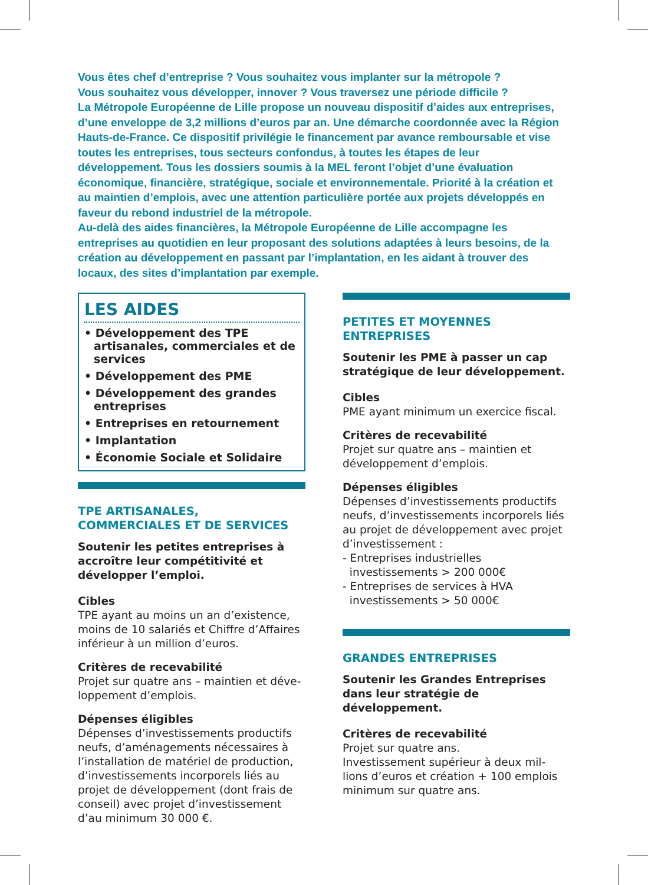Vous êtes chef d’entreprise ? Vous souhaitez vous implanter sur la métropole ?
Vous souhaitez vous développer, innover ? Vous traversez une période difficile ?
La Métropole Européenne de Lille propose un nouveau dispositif d’aides aux entreprises, d’une enveloppe de 3,2 millions d’euros par an. Une démarche coordonnée avec la Région Hauts-de-France. Ce dispositif privilégie le financement par avance remboursable et vise toutes les entreprises, tous secteurs confondus, à toutes les étapes de leur développement. Tous les dossiers soumis à la MEL feront l’objet d’une évaluation économique, financière, stratégique, sociale et environnementale. Priorité à la création et au maintien d’emplois, avec une attention particulière portée aux projets développés en faveur du rebond industriel de la métropole.
Au-delà des aides financières, la Métropole Européenne de Lille accompagne les entreprises au quotidien en leur proposant des solutions adaptées à leurs besoins, de la création au développement en passant par l’implantation, en les aidant à trouver des locaux, des sites d’implantation par exemple.
LES AIDES
• Développement des TPE artisanales, commerciales et de services
• Développement des PME
• Développement des grandes entreprises
• Entreprises en retournement
• Implantation
• Économie Sociale et Solidaire
TPE ARTISANALES, COMMERCIALES ET DE SERVICES
Soutenir les petites entreprises à accroître leur compétitivité et développer l’emploi.
Cibles
TPE ayant au moins un an d’existence, moins de 10 salariés et Chiffre d’Affaires inférieur à un million d’euros.
Critères de recevabilité
Projet sur quatre ans – maintien et déve-loppement d’emplois.
Dépenses éligibles
Dépenses d’investissements productifs neufs, d’aménagements nécessaires à l’installation de matériel de production, d’investissements incorporels liés au projet de développement (dont frais de conseil) avec projet d’investissement d’au minimum 30 000 €.
PETITES ET MOYENNES ENTREPRISES
Soutenir les PME à passer un cap stratégique de leur développement.
Cibles
PME ayant minimum un exercice fiscal.
Critères de recevabilité
Projet sur quatre ans – maintien et développement d’emplois.
Dépenses éligibles
Dépenses d’investissements productifs neufs, d’investissements incorporels liés au projet de développement avec projet d’investissement :
- Entreprises industrielles
investissements > 200 000€
- Entreprises de services à HVA
investissements > 50 000€
GRANDES ENTREPRISES
Soutenir les Grandes Entreprises dans leur stratégie de développement.
Critères de recevabilité
Projet sur quatre ans.
Investissement supérieur à deux mil-lions d’euros et création + 100 emplois minimum sur quatre ans.